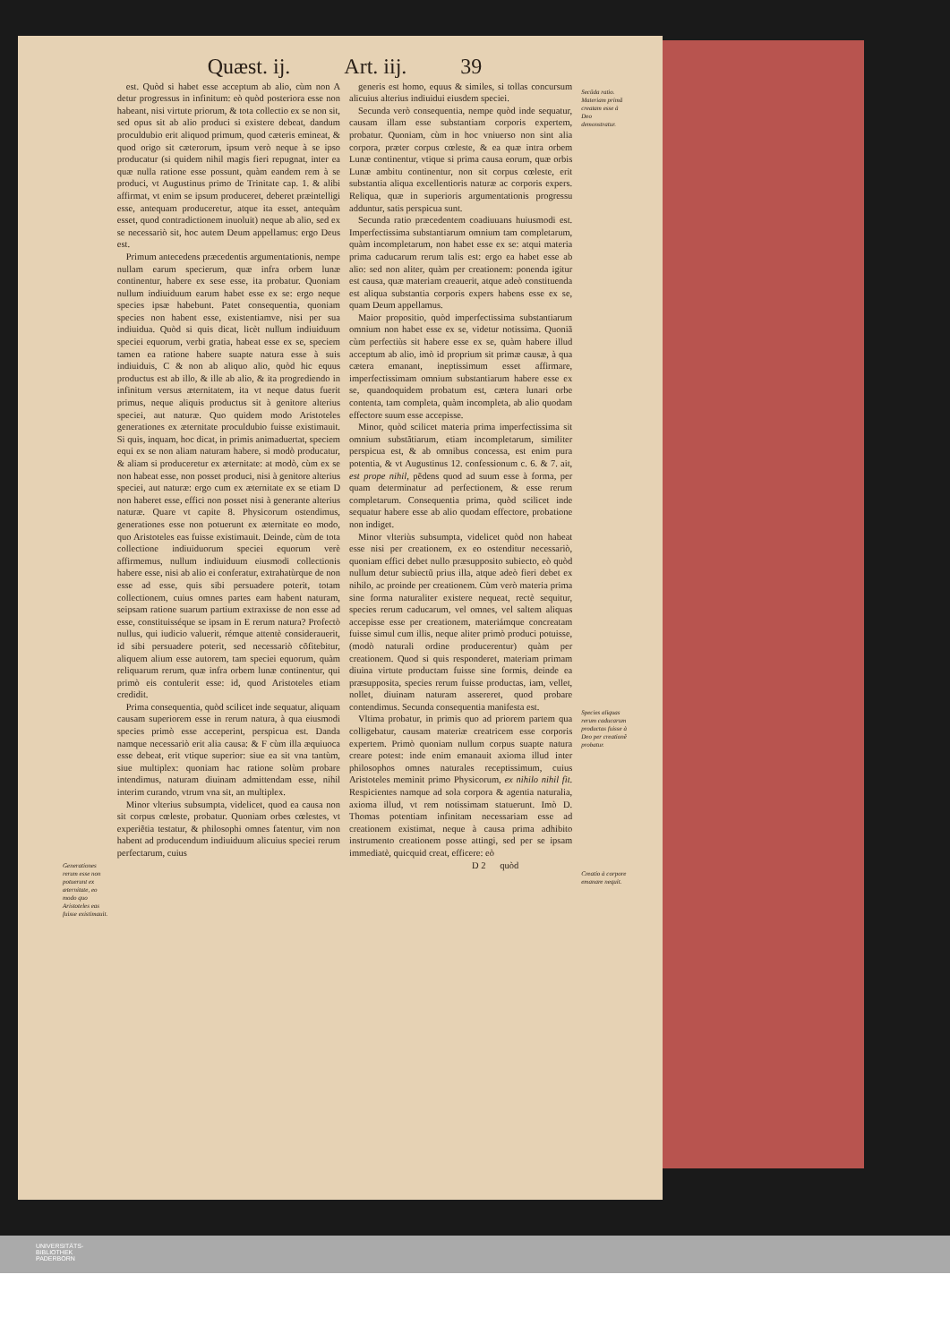Quæst. ij. Art. iij. 39
Generationes rerum esse non potuerunt ex æternitate, eo modo quo Aristoteles eas fuisse existimauit.
est. Quòd si habet esse acceptum ab alio, cùm non A detur progressus in infinitum: eò quòd posteriora esse non habeant, nisi virtute priorum, & tota collectio ex se non sit, sed opus sit ab alio produci si existere debeat, dandum proculdubio erit aliquod primum, quod cæteris emineat, & quod origo sit cæterorum, ipsum verò neque à se ipso producatur (si quidem nihil magis fieri repugnat, inter ea quæ nulla ratione esse possunt, quàm eandem rem à se produci, vt Augustinus primo de Trinitate cap. 1. & alibi affirmat, vt enim se ipsum produceret, deberet præintelligi esse, antequam produceretur, atque ita esset, antequàm esset, quod contradictionem inuoluit) neque ab alio, sed ex se necessariò sit, hoc autem Deum appellamus: ergo Deus est.
Primum antecedens præcedentis argumentationis, nempe nullam earum specierum, quæ infra orbem lunæ continentur, habere ex sese esse, ita probatur. Quoniam nullum indiuiduum earum habet esse ex se: ergo neque species ipsæ habebunt. Patet consequentia, quoniam species non habent esse, existentiamve, nisi per sua indiuidua. Quòd si quis dicat, licèt nullum indiuiduum speciei equorum, verbi gratia, habeat esse ex se, speciem tamen ea ratione habere suapte natura esse à suis indiuiduis, C & non ab aliquo alio, quòd hic equus productus est ab illo, & ille ab alio, & ita progrediendo in infinitum versus æternitatem, ita vt neque datus fuerit primus, neque aliquis productus sit à genitore alterius speciei, aut naturæ. Quo quidem modo Aristoteles generationes ex æternitate proculdubio fuisse existimauit. Si quis, inquam, hoc dicat, in primis animaduertat, speciem equi ex se non aliam naturam habere, si modò producatur, & aliam si produceretur ex æternitate: at modò, cùm ex se non habeat esse, non posset produci, nisi à genitore alterius speciei, aut naturæ: ergo cum ex æternitate ex se etiam D non haberet esse, effici non posset nisi à generante alterius naturæ. Quare vt capite 8. Physicorum ostendimus, generationes esse non potuerunt ex æternitate eo modo, quo Aristoteles eas fuisse existimauit. Deinde, cùm de tota collectione indiuiduorum speciei equorum verè affirmemus, nullum indiuiduum eiusmodi collectionis habere esse, nisi ab alio ei conferatur, extrahatùrque de non esse ad esse, quis sibi persuadere poterit, totam collectionem, cuius omnes partes eam habent naturam, seipsam ratione suarum partium extraxisse de non esse ad esse, constituisséque se ipsam in E rerum natura? Profectò nullus, qui iudicio valuerit, rémque attentè considerauerit, id sibi persuadere poterit, sed necessariò cõfitebitur, aliquem alium esse autorem, tam speciei equorum, quàm reliquarum rerum, quæ infra orbem lunæ continentur, qui primò eis contulerit esse: id, quod Aristoteles etiam credidit.
Prima consequentia, quòd scilicet inde sequatur, aliquam causam superiorem esse in rerum natura, à qua eiusmodi species primò esse acceperint, perspicua est. Danda namque necessariò erit alia causa: & F cùm illa æquiuoca esse debeat, erit vtique superior: siue ea sit vna tantùm, siue multiplex: quoniam hac ratione solùm probare intendimus, naturam diuinam admittendam esse, nihil interim curando, vtrum vna sit, an multiplex.
Minor vlterius subsumpta, videlicet, quod ea causa non sit corpus cœleste, probatur. Quoniam orbes cœlestes, vt experiẽtia testatur, & philosophi omnes fatentur, vim non habent ad producendum indiuiduum alicuius speciei rerum perfectarum, cuius
generis est homo, equus & similes, si tollas concursum alicuius alterius indiuidui eiusdem speciei.
Secunda verò consequentia, nempe quòd inde sequatur, causam illam esse substantiam corporis expertem, probatur. Quoniam, cùm in hoc vniuerso non sint alia corpora, præter corpus cœleste, & ea quæ intra orbem Lunæ continentur, vtique si prima causa eorum, quæ orbis Lunæ ambitu continentur, non sit corpus cœleste, erit substantia aliqua excellentioris naturæ ac corporis expers. Reliqua, quæ in superioris argumentationis progressu adduntur, satis perspicua sunt.
Secunda ratio præcedentem coadiuuans huiusmodi est. Imperfectissima substantiarum omnium tam completarum, quàm incompletarum, non habet esse ex se: atqui materia prima caducarum rerum talis est: ergo ea habet esse ab alio: sed non aliter, quàm per creationem: ponenda igitur est causa, quæ materiam creauerit, atque adeò constituenda est aliqua substantia corporis expers habens esse ex se, quam Deum appellamus.
Maior propositio, quòd imperfectissima substantiarum omnium non habet esse ex se, videtur notissima. Quoniã cùm perfectiùs sit habere esse ex se, quàm habere illud acceptum ab alio, imò id proprium sit primæ causæ, à qua cætera emanant, ineptissimum esset affirmare, imperfectissimam omnium substantiarum habere esse ex se, quandoquidem probatum est, cætera lunari orbe contenta, tam completa, quàm incompleta, ab alio quodam effectore suum esse accepisse.
Minor, quòd scilicet materia prima imperfectissima sit omnium substãtiarum, etiam incompletarum, similiter perspicua est, & ab omnibus concessa, est enim pura potentia, & vt Augustinus 12. confessionum c. 6. & 7. ait, est prope nihil, pẽdens quod ad suum esse à forma, per quam determinatur ad perfectionem, & esse rerum completarum. Consequentia prima, quòd scilicet inde sequatur habere esse ab alio quodam effectore, probatione non indiget.
Minor vlteriùs subsumpta, videlicet quòd non habeat esse nisi per creationem, ex eo ostenditur necessariò, quoniam effici debet nullo præsupposito subiecto, eò quòd nullum detur subiectũ prius illa, atque adeò fieri debet ex nihilo, ac proinde per creationem. Cùm verò materia prima sine forma naturaliter existere nequeat, rectè sequitur, species rerum caducarum, vel omnes, vel saltem aliquas accepisse esse per creationem, materiámque concreatam fuisse simul cum illis, neque aliter primò produci potuisse, (modò naturali ordine producerentur) quàm per creationem. Quod si quis responderet, materiam primam diuina virtute productam fuisse sine formis, deinde ea præsupposita, species rerum fuisse productas, iam, vellet, nollet, diuinam naturam assereret, quod probare contendimus. Secunda consequentia manifesta est.
Vltima probatur, in primis quo ad priorem partem qua colligebatur, causam materiæ creatricem esse corporis expertem. Primò quoniam nullum corpus suapte natura creare potest: inde enim emanauit axioma illud inter philosophos omnes naturales receptissimum, cuius Aristoteles meminit primo Physicorum, ex nihilo nihil fit. Respicientes namque ad sola corpora & agentia naturalia, axioma illud, vt rem notissimam statuerunt. Imò D. Thomas potentiam infinitam necessariam esse ad creationem existimat, neque à causa prima adhibito instrumento creationem posse attingi, sed per se ipsam immediatè, quicquid creat, efficere: eò
D 2 quòd
Secũda ratio. Materiam primã creatam esse à Deo demonstratur.
Species aliquas rerum caducarum productas fuisse à Deo per creationẽ probatur.
Creatio à corpore emanare nequit.
UNIVERSITÄTS-
BIBLIOTHEK
PADERBORN